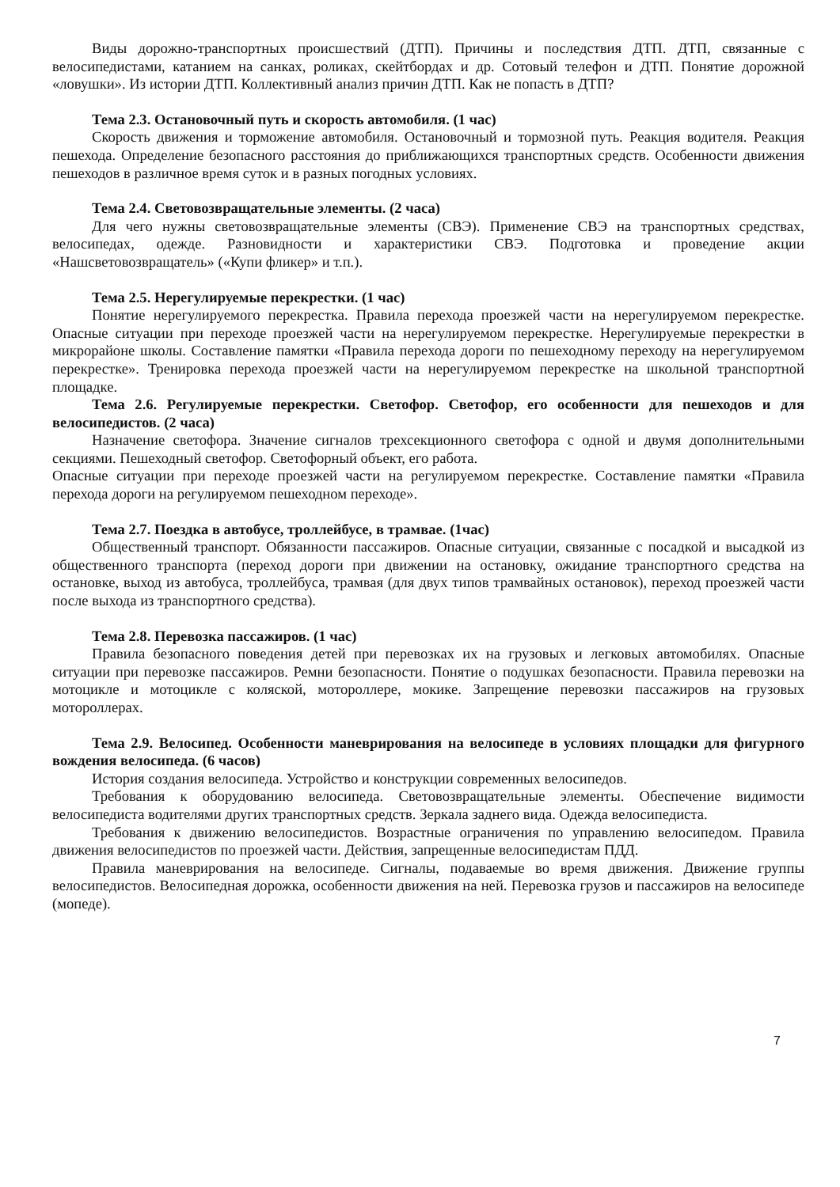Виды дорожно-транспортных происшествий (ДТП). Причины и последствия ДТП. ДТП, связанные с велосипедистами, катанием на санках, роликах, скейтбордах и др. Сотовый телефон и ДТП. Понятие дорожной «ловушки». Из истории ДТП. Коллективный анализ причин ДТП. Как не попасть в ДТП?
Тема 2.3. Остановочный путь и скорость автомобиля. (1 час)
Скорость движения и торможение автомобиля. Остановочный и тормозной путь. Реакция водителя. Реакция пешехода. Определение безопасного расстояния до приближающихся транспортных средств. Особенности движения пешеходов в различное время суток и в разных погодных условиях.
Тема 2.4. Световозвращательные элементы. (2 часа)
Для чего нужны световозвращательные элементы (СВЭ). Применение СВЭ на транспортных средствах, велосипедах, одежде. Разновидности и характеристики СВЭ. Подготовка и проведение акции «Нашсветовозвращатель» («Купи фликер» и т.п.).
Тема 2.5. Нерегулируемые перекрестки. (1 час)
Понятие нерегулируемого перекрестка. Правила перехода проезжей части на нерегулируемом перекрестке. Опасные ситуации при переходе проезжей части на нерегулируемом перекрестке. Нерегулируемые перекрестки в микрорайоне школы. Составление памятки «Правила перехода дороги по пешеходному переходу на нерегулируемом перекрестке». Тренировка перехода проезжей части на нерегулируемом перекрестке на школьной транспортной площадке.
Тема 2.6. Регулируемые перекрестки. Светофор. Светофор, его особенности для пешеходов и для велосипедистов. (2 часа)
Назначение светофора. Значение сигналов трехсекционного светофора с одной и двумя дополнительными секциями. Пешеходный светофор. Светофорный объект, его работа.
Опасные ситуации при переходе проезжей части на регулируемом перекрестке. Составление памятки «Правила перехода дороги на регулируемом пешеходном переходе».
Тема 2.7. Поездка в автобусе, троллейбусе, в трамвае. (1час)
Общественный транспорт. Обязанности пассажиров. Опасные ситуации, связанные с посадкой и высадкой из общественного транспорта (переход дороги при движении на остановку, ожидание транспортного средства на остановке, выход из автобуса, троллейбуса, трамвая (для двух типов трамвайных остановок), переход проезжей части после выхода из транспортного средства).
Тема 2.8. Перевозка пассажиров. (1 час)
Правила безопасного поведения детей при перевозках их на грузовых и легковых автомобилях. Опасные ситуации при перевозке пассажиров. Ремни безопасности. Понятие о подушках безопасности. Правила перевозки на мотоцикле и мотоцикле с коляской, мотороллере, мокике. Запрещение перевозки пассажиров на грузовых мотороллерах.
Тема 2.9. Велосипед. Особенности маневрирования на велосипеде в условиях площадки для фигурного вождения велосипеда. (6 часов)
История создания велосипеда. Устройство и конструкции современных велосипедов.
Требования к оборудованию велосипеда. Световозвращательные элементы. Обеспечение видимости велосипедиста водителями других транспортных средств. Зеркала заднего вида. Одежда велосипедиста.
Требования к движению велосипедистов. Возрастные ограничения по управлению велосипедом. Правила движения велосипедистов по проезжей части. Действия, запрещенные велосипедистам ПДД.
Правила маневрирования на велосипеде. Сигналы, подаваемые во время движения. Движение группы велосипедистов. Велосипедная дорожка, особенности движения на ней. Перевозка грузов и пассажиров на велосипеде (мопеде).
7